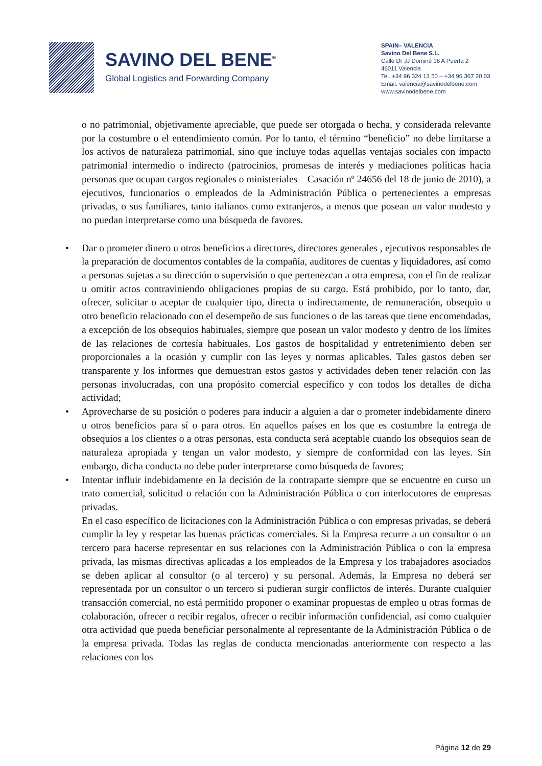SAVINO DEL BENE<sup>®</sup>
Global Logistics and Forwarding Company
SPAIN– VALENCIA
Savino Del Bene S.L.
Calle Dr JJ Dominé 18 A Puerta 2
46011 Valencia
Tel. +34 96 324 13 50 – +34 96 367 20 03
Email: valencia@savinodelbene.com
www.savinodelbene.com
o no patrimonial, objetivamente apreciable, que puede ser otorgada o hecha, y considerada relevante por la costumbre o el entendimiento común. Por lo tanto, el término “beneficio” no debe limitarse a los activos de naturaleza patrimonial, sino que incluye todas aquellas ventajas sociales con impacto patrimonial intermedio o indirecto (patrocinios, promesas de interés y mediaciones políticas hacia personas que ocupan cargos regionales o ministeriales – Casación nº 24656 del 18 de junio de 2010), a ejecutivos, funcionarios o empleados de la Administración Pública o pertenecientes a empresas privadas, o sus familiares, tanto italianos como extranjeros, a menos que posean un valor modesto y no puedan interpretarse como una búsqueda de favores.
• Dar o prometer dinero u otros beneficios a directores, directores generales , ejecutivos responsables de la preparación de documentos contables de la compañía, auditores de cuentas y liquidadores, así como a personas sujetas a su dirección o supervisión o que pertenezcan a otra empresa, con el fin de realizar u omitir actos contraviniendo obligaciones propias de su cargo. Está prohibido, por lo tanto, dar, ofrecer, solicitar o aceptar de cualquier tipo, directa o indirectamente, de remuneración, obsequio u otro beneficio relacionado con el desempeño de sus funciones o de las tareas que tiene encomendadas, a excepción de los obsequios habituales, siempre que posean un valor modesto y dentro de los límites de las relaciones de cortesía habituales. Los gastos de hospitalidad y entretenimiento deben ser proporcionales a la ocasión y cumplir con las leyes y normas aplicables. Tales gastos deben ser transparente y los informes que demuestran estos gastos y actividades deben tener relación con las personas involucradas, con una propósito comercial específico y con todos los detalles de dicha actividad;
• Aprovecharse de su posición o poderes para inducir a alguien a dar o prometer indebidamente dinero u otros beneficios para sí o para otros. En aquellos países en los que es costumbre la entrega de obsequios a los clientes o a otras personas, esta conducta será aceptable cuando los obsequios sean de naturaleza apropiada y tengan un valor modesto, y siempre de conformidad con las leyes. Sin embargo, dicha conducta no debe poder interpretarse como búsqueda de favores;
• Intentar influir indebidamente en la decisión de la contraparte siempre que se encuentre en curso un trato comercial, solicitud o relación con la Administración Pública o con interlocutores de empresas privadas.
En el caso específico de licitaciones con la Administración Pública o con empresas privadas, se deberá cumplir la ley y respetar las buenas prácticas comerciales. Si la Empresa recurre a un consultor o un tercero para hacerse representar en sus relaciones con la Administración Pública o con la empresa privada, las mismas directivas aplicadas a los empleados de la Empresa y los trabajadores asociados se deben aplicar al consultor (o al tercero) y su personal. Además, la Empresa no deberá ser representada por un consultor o un tercero si pudieran surgir conflictos de interés. Durante cualquier transacción comercial, no está permitido proponer o examinar propuestas de empleo u otras formas de colaboración, ofrecer o recibir regalos, ofrecer o recibir información confidencial, así como cualquier otra actividad que pueda beneficiar personalmente al representante de la Administración Pública o de la empresa privada. Todas las reglas de conducta mencionadas anteriormente con respecto a las relaciones con los
Página 12 de 29